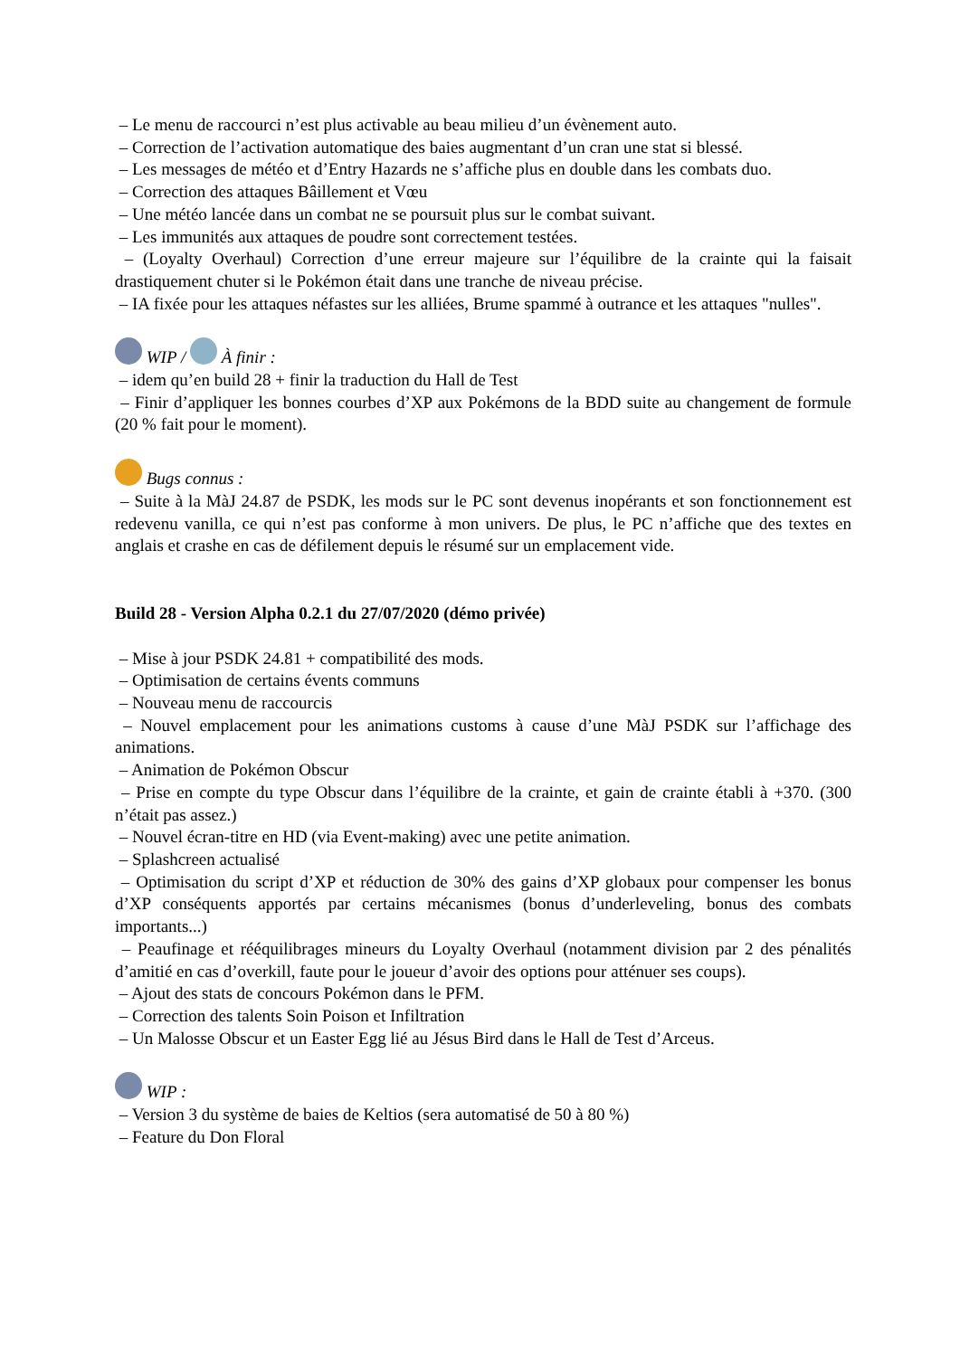– Le menu de raccourci n’est plus activable au beau milieu d’un évènement auto.
– Correction de l’activation automatique des baies augmentant d’un cran une stat si blessé.
– Les messages de météo et d’Entry Hazards ne s’affiche plus en double dans les combats duo.
– Correction des attaques Bâillement et Vœu
– Une météo lancée dans un combat ne se poursuit plus sur le combat suivant.
– Les immunités aux attaques de poudre sont correctement testées.
– (Loyalty Overhaul) Correction d’une erreur majeure sur l’équilibre de la crainte qui la faisait drastiquement chuter si le Pokémon était dans une tranche de niveau précise.
– IA fixée pour les attaques néfastes sur les alliées, Brume spammé à outrance et les attaques "nulles".
WIP / À finir :
– idem qu’en build 28 + finir la traduction du Hall de Test
– Finir d’appliquer les bonnes courbes d’XP aux Pokémons de la BDD suite au changement de formule (20 % fait pour le moment).
Bugs connus :
– Suite à la MàJ 24.87 de PSDK, les mods sur le PC sont devenus inopérants et son fonctionnement est redevenu vanilla, ce qui n’est pas conforme à mon univers. De plus, le PC n’affiche que des textes en anglais et crashe en cas de défilement depuis le résumé sur un emplacement vide.
Build 28 - Version Alpha 0.2.1 du 27/07/2020 (démo privée)
– Mise à jour PSDK 24.81 + compatibilité des mods.
– Optimisation de certains évents communs
– Nouveau menu de raccourcis
– Nouvel emplacement pour les animations customs à cause d’une MàJ PSDK sur l’affichage des animations.
– Animation de Pokémon Obscur
– Prise en compte du type Obscur dans l’équilibre de la crainte, et gain de crainte établi à +370. (300 n’était pas assez.)
– Nouvel écran-titre en HD (via Event-making) avec une petite animation.
– Splashcreen actualisé
– Optimisation du script d’XP et réduction de 30% des gains d’XP globaux pour compenser les bonus d’XP conséquents apportés par certains mécanismes (bonus d’underleveling, bonus des combats importants...)
– Peaufinage et rééquilibrages mineurs du Loyalty Overhaul (notamment division par 2 des pénalités d’amitié en cas d’overkill, faute pour le joueur d’avoir des options pour atténuer ses coups).
– Ajout des stats de concours Pokémon dans le PFM.
– Correction des talents Soin Poison et Infiltration
– Un Malosse Obscur et un Easter Egg lié au Jésus Bird dans le Hall de Test d’Arceus.
WIP :
– Version 3 du système de baies de Keltios (sera automatisé de 50 à 80 %)
– Feature du Don Floral